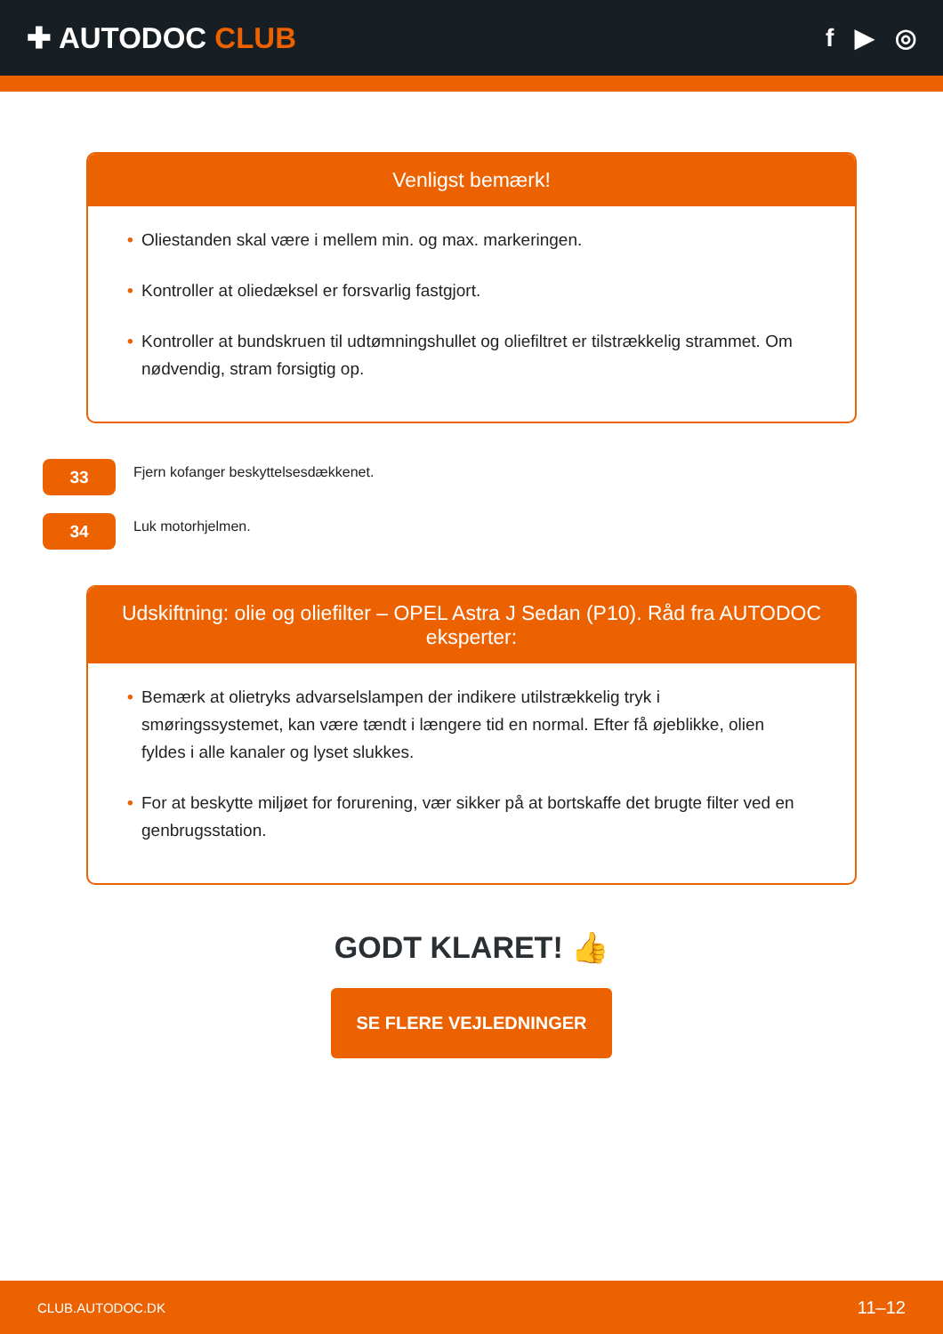✚ AUTODOC CLUB
f ▶ ◎
Venligst bemærk!
• Oliestanden skal være i mellem min. og max. markeringen.
• Kontroller at oliedæksel er forsvarlig fastgjort.
• Kontroller at bundskruen til udtømningshullet og oliefiltret er tilstrækkelig strammet. Om nødvendig, stram forsigtig op.
33
Fjern kofanger beskyttelsesdækkenet.
34
Luk motorhjelmen.
Udskiftning: olie og oliefilter – OPEL Astra J Sedan (P10). Råd fra AUTODOC eksperter:
• Bemærk at olietryks advarselslampen der indikere utilstrækkelig tryk i smøringssystemet, kan være tændt i længere tid en normal. Efter få øjeblikke, olien fyldes i alle kanaler og lyset slukkes.
• For at beskytte miljøet for forurening, vær sikker på at bortskaffe det brugte filter ved en genbrugsstation.
GODT KLARET! 👍
SE FLERE VEJLEDNINGER
CLUB.AUTODOC.DK 11–12